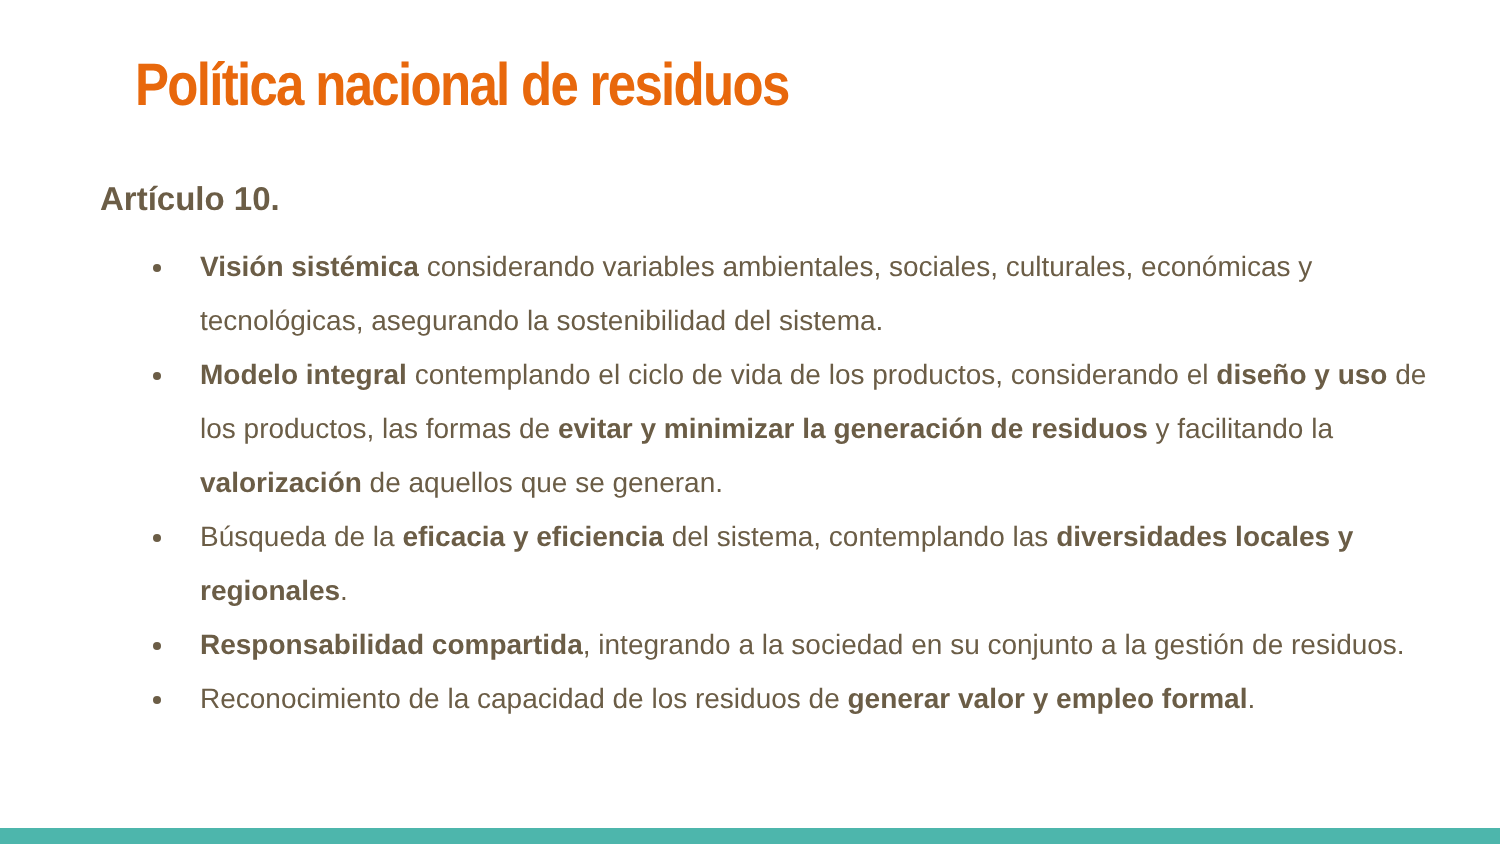Política nacional de residuos
Artículo 10.
Visión sistémica considerando variables ambientales, sociales, culturales, económicas y tecnológicas, asegurando la sostenibilidad del sistema.
Modelo integral contemplando el ciclo de vida de los productos, considerando el diseño y uso de los productos, las formas de evitar y minimizar la generación de residuos y facilitando la valorización de aquellos que se generan.
Búsqueda de la eficacia y eficiencia del sistema, contemplando las diversidades locales y regionales.
Responsabilidad compartida, integrando a la sociedad en su conjunto a la gestión de residuos.
Reconocimiento de la capacidad de los residuos de generar valor y empleo formal.